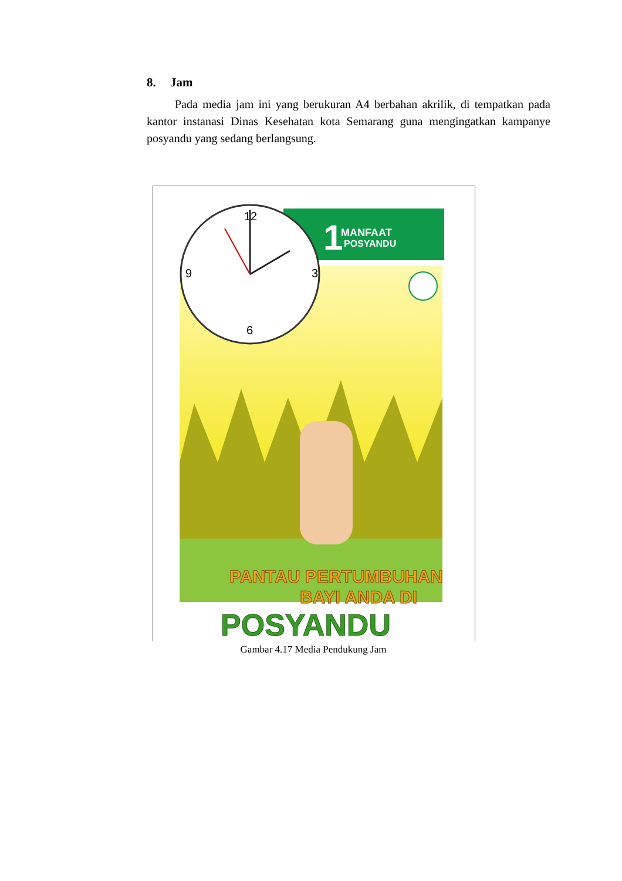8. Jam
Pada media jam ini yang berukuran A4 berbahan akrilik, di tempatkan pada kantor instanasi Dinas Kesehatan kota Semarang guna mengingatkan kampanye posyandu yang sedang berlangsung.
MANFAAT
POSYANDU
1
12
3
6
9
PANTAU PERTUMBUHAN
BAYI ANDA DI
POSYANDU
Gambar 4.17 Media Pendukung Jam